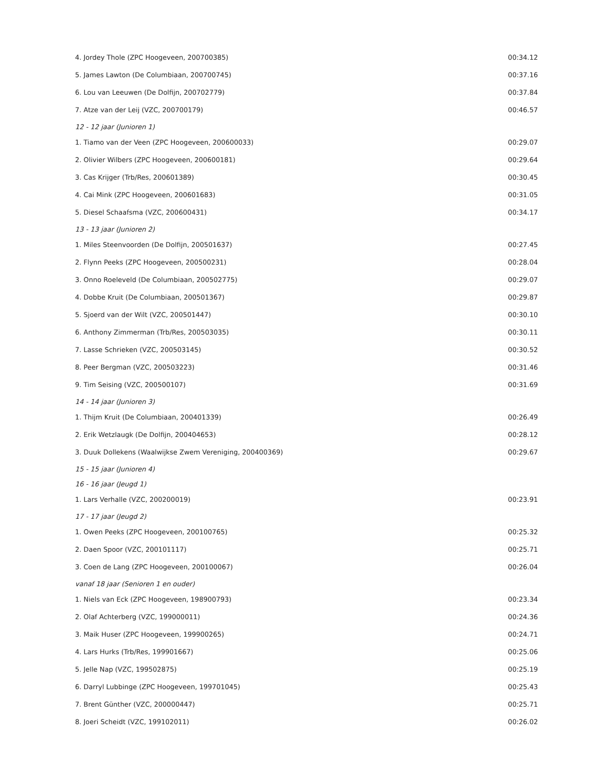| 4. Jordey Thole (ZPC Hoogeveen, 200700385) | 00:34.12 |
| 5. James Lawton (De Columbiaan, 200700745) | 00:37.16 |
| 6. Lou van Leeuwen (De Dolfijn, 200702779) | 00:37.84 |
| 7. Atze van der Leij (VZC, 200700179) | 00:46.57 |
| 12 - 12 jaar (Junioren 1) | |
| 1. Tiamo van der Veen (ZPC Hoogeveen, 200600033) | 00:29.07 |
| 2. Olivier Wilbers (ZPC Hoogeveen, 200600181) | 00:29.64 |
| 3. Cas Krijger (Trb/Res, 200601389) | 00:30.45 |
| 4. Cai Mink (ZPC Hoogeveen, 200601683) | 00:31.05 |
| 5. Diesel Schaafsma (VZC, 200600431) | 00:34.17 |
| 13 - 13 jaar (Junioren 2) | |
| 1. Miles Steenvoorden (De Dolfijn, 200501637) | 00:27.45 |
| 2. Flynn Peeks (ZPC Hoogeveen, 200500231) | 00:28.04 |
| 3. Onno Roeleveld (De Columbiaan, 200502775) | 00:29.07 |
| 4. Dobbe Kruit (De Columbiaan, 200501367) | 00:29.87 |
| 5. Sjoerd van der Wilt (VZC, 200501447) | 00:30.10 |
| 6. Anthony Zimmerman (Trb/Res, 200503035) | 00:30.11 |
| 7. Lasse Schrieken (VZC, 200503145) | 00:30.52 |
| 8. Peer Bergman (VZC, 200503223) | 00:31.46 |
| 9. Tim Seising (VZC, 200500107) | 00:31.69 |
| 14 - 14 jaar (Junioren 3) | |
| 1. Thijm Kruit (De Columbiaan, 200401339) | 00:26.49 |
| 2. Erik Wetzlaugk (De Dolfijn, 200404653) | 00:28.12 |
| 3. Duuk Dollekens (Waalwijkse Zwem Vereniging, 200400369) | 00:29.67 |
| 15 - 15 jaar (Junioren 4) | |
| 16 - 16 jaar (Jeugd 1) | |
| 1. Lars Verhalle (VZC, 200200019) | 00:23.91 |
| 17 - 17 jaar (Jeugd 2) | |
| 1. Owen Peeks (ZPC Hoogeveen, 200100765) | 00:25.32 |
| 2. Daen Spoor (VZC, 200101117) | 00:25.71 |
| 3. Coen de Lang (ZPC Hoogeveen, 200100067) | 00:26.04 |
| vanaf 18 jaar (Senioren 1 en ouder) | |
| 1. Niels van Eck (ZPC Hoogeveen, 198900793) | 00:23.34 |
| 2. Olaf Achterberg (VZC, 199000011) | 00:24.36 |
| 3. Maik Huser (ZPC Hoogeveen, 199900265) | 00:24.71 |
| 4. Lars Hurks (Trb/Res, 199901667) | 00:25.06 |
| 5. Jelle Nap (VZC, 199502875) | 00:25.19 |
| 6. Darryl Lubbinge (ZPC Hoogeveen, 199701045) | 00:25.43 |
| 7. Brent Günther (VZC, 200000447) | 00:25.71 |
| 8. Joeri Scheidt (VZC, 199102011) | 00:26.02 |